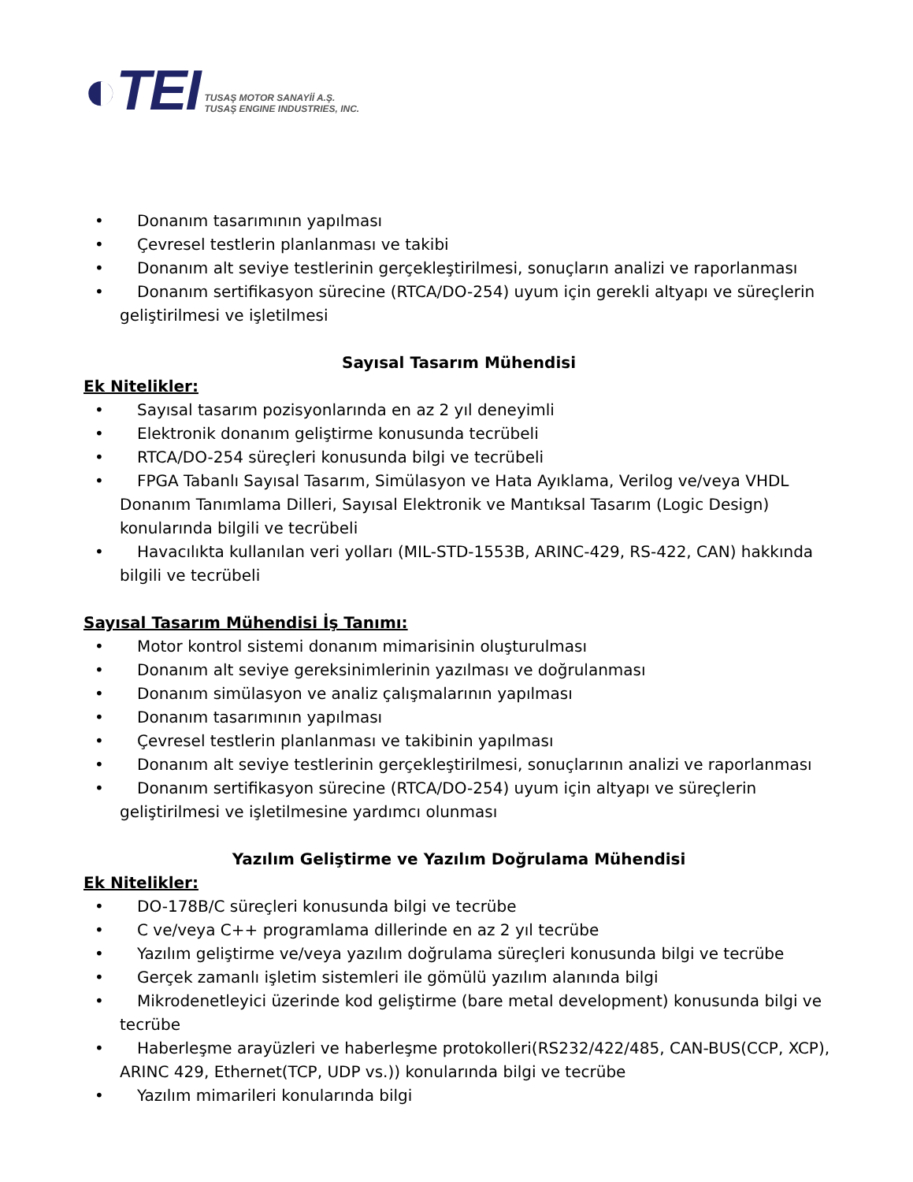◐TEI
TUSAŞ MOTOR SANAYİİ A.Ş.
TUSAŞ ENGINE INDUSTRIES, INC.
• Donanım tasarımının yapılması
• Çevresel testlerin planlanması ve takibi
• Donanım alt seviye testlerinin gerçekleştirilmesi, sonuçların analizi ve raporlanması
• Donanım sertifikasyon sürecine (RTCA/DO-254) uyum için gerekli altyapı ve süreçlerin geliştirilmesi ve işletilmesi
Sayısal Tasarım Mühendisi
Ek Nitelikler:
• Sayısal tasarım pozisyonlarında en az 2 yıl deneyimli
• Elektronik donanım geliştirme konusunda tecrübeli
• RTCA/DO-254 süreçleri konusunda bilgi ve tecrübeli
• FPGA Tabanlı Sayısal Tasarım, Simülasyon ve Hata Ayıklama, Verilog ve/veya VHDL Donanım Tanımlama Dilleri, Sayısal Elektronik ve Mantıksal Tasarım (Logic Design) konularında bilgili ve tecrübeli
• Havacılıkta kullanılan veri yolları (MIL-STD-1553B, ARINC-429, RS-422, CAN) hakkında bilgili ve tecrübeli
Sayısal Tasarım Mühendisi İş Tanımı:
• Motor kontrol sistemi donanım mimarisinin oluşturulması
• Donanım alt seviye gereksinimlerinin yazılması ve doğrulanması
• Donanım simülasyon ve analiz çalışmalarının yapılması
• Donanım tasarımının yapılması
• Çevresel testlerin planlanması ve takibinin yapılması
• Donanım alt seviye testlerinin gerçekleştirilmesi, sonuçlarının analizi ve raporlanması
• Donanım sertifikasyon sürecine (RTCA/DO-254) uyum için altyapı ve süreçlerin geliştirilmesi ve işletilmesine yardımcı olunması
Yazılım Geliştirme ve Yazılım Doğrulama Mühendisi
Ek Nitelikler:
• DO-178B/C süreçleri konusunda bilgi ve tecrübe
• C ve/veya C++ programlama dillerinde en az 2 yıl tecrübe
• Yazılım geliştirme ve/veya yazılım doğrulama süreçleri konusunda bilgi ve tecrübe
• Gerçek zamanlı işletim sistemleri ile gömülü yazılım alanında bilgi
• Mikrodenetleyici üzerinde kod geliştirme (bare metal development) konusunda bilgi ve tecrübe
• Haberleşme arayüzleri ve haberleşme protokolleri(RS232/422/485, CAN-BUS(CCP, XCP), ARINC 429, Ethernet(TCP, UDP vs.)) konularında bilgi ve tecrübe
• Yazılım mimarileri konularında bilgi